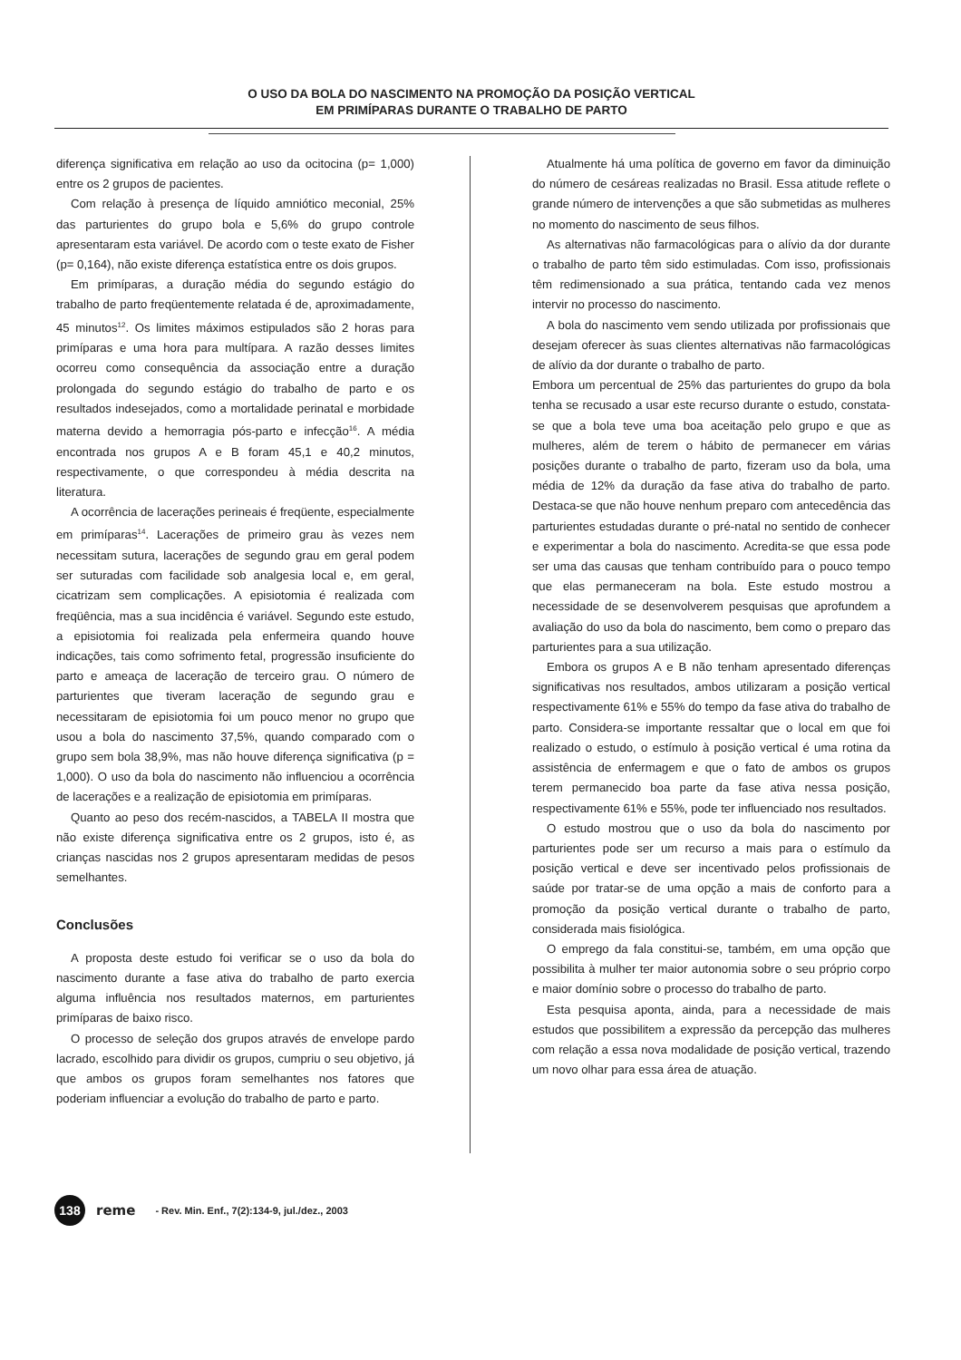O USO DA BOLA DO NASCIMENTO NA PROMOÇÃO DA POSIÇÃO VERTICAL
EM PRIMÍPARAS DURANTE O TRABALHO DE PARTO
diferença significativa em relação ao uso da ocitocina (p= 1,000) entre os 2 grupos de pacientes.
Com relação à presença de líquido amniótico meconial, 25% das parturientes do grupo bola e 5,6% do grupo controle apresentaram esta variável. De acordo com o teste exato de Fisher (p= 0,164), não existe diferença estatística entre os dois grupos.
Em primíparas, a duração média do segundo estágio do trabalho de parto freqüentemente relatada é de, aproximadamente, 45 minutos<sup>12</sup>. Os limites máximos estipulados são 2 horas para primíparas e uma hora para multípara. A razão desses limites ocorreu como consequência da associação entre a duração prolongada do segundo estágio do trabalho de parto e os resultados indesejados, como a mortalidade perinatal e morbidade materna devido a hemorragia pós-parto e infecção<sup>16</sup>. A média encontrada nos grupos A e B foram 45,1 e 40,2 minutos, respectivamente, o que correspondeu à média descrita na literatura.
A ocorrência de lacerações perineais é freqüente, especialmente em primíparas<sup>14</sup>. Lacerações de primeiro grau às vezes nem necessitam sutura, lacerações de segundo grau em geral podem ser suturadas com facilidade sob analgesia local e, em geral, cicatrizam sem complicações. A episiotomia é realizada com freqüência, mas a sua incidência é variável. Segundo este estudo, a episiotomia foi realizada pela enfermeira quando houve indicações, tais como sofrimento fetal, progressão insuficiente do parto e ameaça de laceração de terceiro grau. O número de parturientes que tiveram laceração de segundo grau e necessitaram de episiotomia foi um pouco menor no grupo que usou a bola do nascimento 37,5%, quando comparado com o grupo sem bola 38,9%, mas não houve diferença significativa (p = 1,000). O uso da bola do nascimento não influenciou a ocorrência de lacerações e a realização de episiotomia em primíparas.
Quanto ao peso dos recém-nascidos, a TABELA II mostra que não existe diferença significativa entre os 2 grupos, isto é, as crianças nascidas nos 2 grupos apresentaram medidas de pesos semelhantes.
Conclusões
A proposta deste estudo foi verificar se o uso da bola do nascimento durante a fase ativa do trabalho de parto exercia alguma influência nos resultados maternos, em parturientes primíparas de baixo risco.
O processo de seleção dos grupos através de envelope pardo lacrado, escolhido para dividir os grupos, cumpriu o seu objetivo, já que ambos os grupos foram semelhantes nos fatores que poderiam influenciar a evolução do trabalho de parto e parto.
Atualmente há uma política de governo em favor da diminuição do número de cesáreas realizadas no Brasil. Essa atitude reflete o grande número de intervenções a que são submetidas as mulheres no momento do nascimento de seus filhos.
As alternativas não farmacológicas para o alívio da dor durante o trabalho de parto têm sido estimuladas. Com isso, profissionais têm redimensionado a sua prática, tentando cada vez menos intervir no processo do nascimento.
A bola do nascimento vem sendo utilizada por profissionais que desejam oferecer às suas clientes alternativas não farmacológicas de alívio da dor durante o trabalho de parto.
Embora um percentual de 25% das parturientes do grupo da bola tenha se recusado a usar este recurso durante o estudo, constata-se que a bola teve uma boa aceitação pelo grupo e que as mulheres, além de terem o hábito de permanecer em várias posições durante o trabalho de parto, fizeram uso da bola, uma média de 12% da duração da fase ativa do trabalho de parto. Destaca-se que não houve nenhum preparo com antecedência das parturientes estudadas durante o pré-natal no sentido de conhecer e experimentar a bola do nascimento. Acredita-se que essa pode ser uma das causas que tenham contribuído para o pouco tempo que elas permaneceram na bola. Este estudo mostrou a necessidade de se desenvolverem pesquisas que aprofundem a avaliação do uso da bola do nascimento, bem como o preparo das parturientes para a sua utilização.
Embora os grupos A e B não tenham apresentado diferenças significativas nos resultados, ambos utilizaram a posição vertical respectivamente 61% e 55% do tempo da fase ativa do trabalho de parto. Considera-se importante ressaltar que o local em que foi realizado o estudo, o estímulo à posição vertical é uma rotina da assistência de enfermagem e que o fato de ambos os grupos terem permanecido boa parte da fase ativa nessa posição, respectivamente 61% e 55%, pode ter influenciado nos resultados.
O estudo mostrou que o uso da bola do nascimento por parturientes pode ser um recurso a mais para o estímulo da posição vertical e deve ser incentivado pelos profissionais de saúde por tratar-se de uma opção a mais de conforto para a promoção da posição vertical durante o trabalho de parto, considerada mais fisiológica.
O emprego da fala constitui-se, também, em uma opção que possibilita à mulher ter maior autonomia sobre o seu próprio corpo e maior domínio sobre o processo do trabalho de parto.
Esta pesquisa aponta, ainda, para a necessidade de mais estudos que possibilitem a expressão da percepção das mulheres com relação a essa nova modalidade de posição vertical, trazendo um novo olhar para essa área de atuação.
138
reme - Rev. Min. Enf., 7(2):134-9, jul./dez., 2003